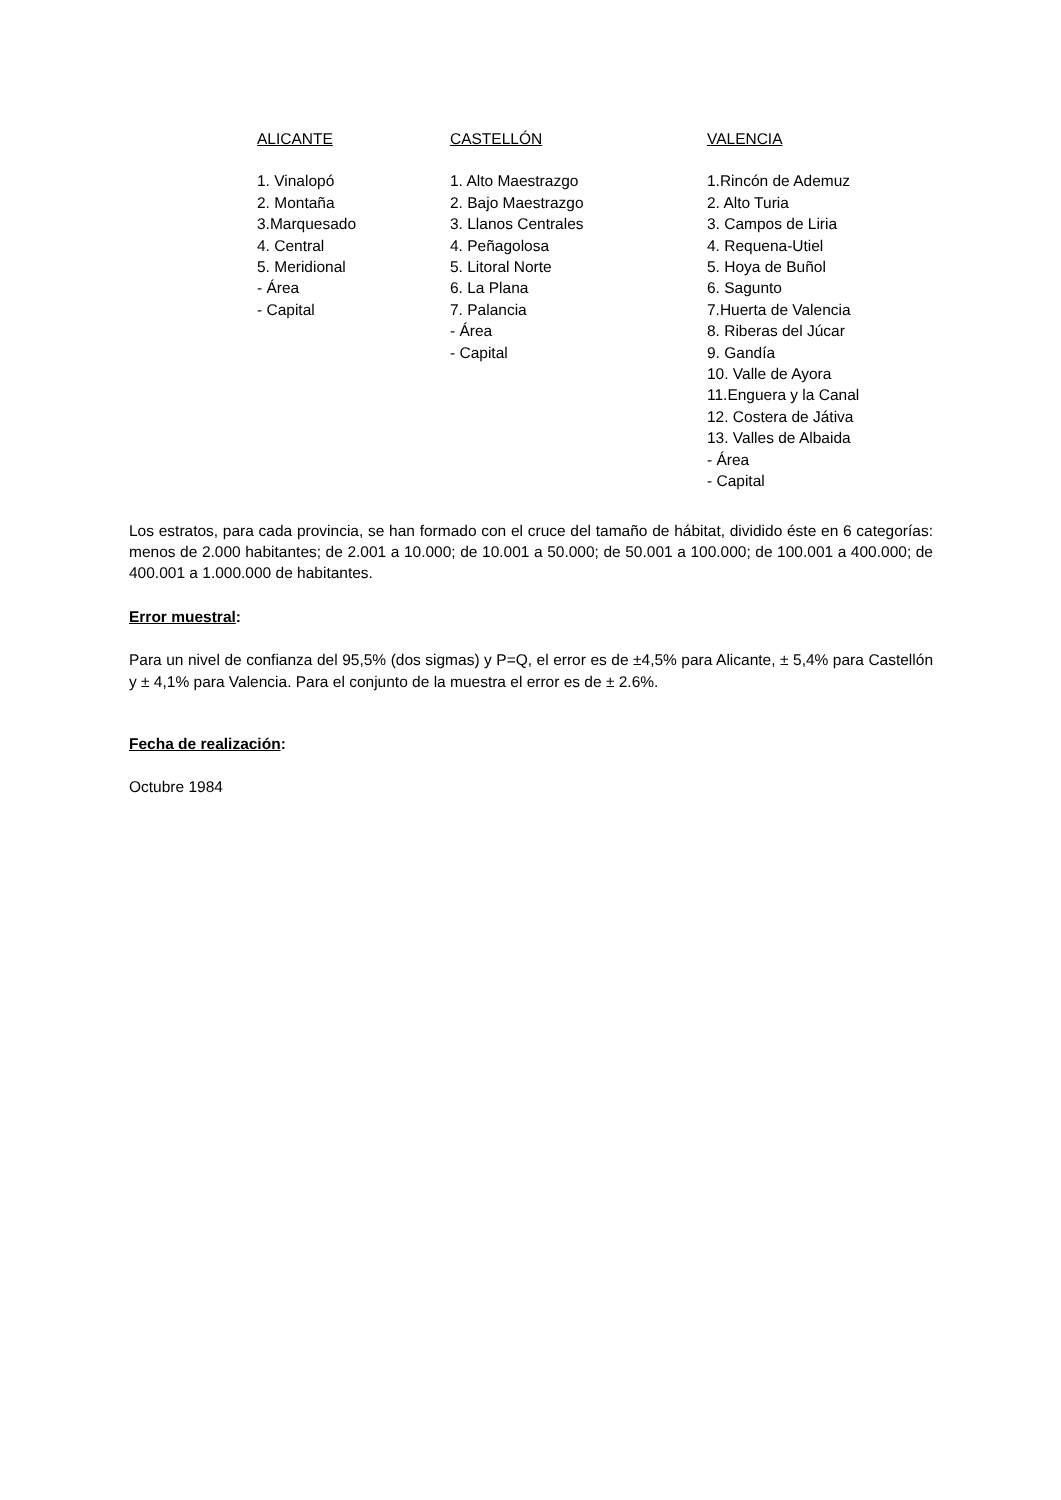| ALICANTE | CASTELLÓN | VALENCIA |
| --- | --- | --- |
| 1. Vinalopó 2. Montaña 3.Marquesado 4. Central 5. Meridional - Área - Capital | 1. Alto Maestrazgo 2. Bajo Maestrazgo 3. Llanos Centrales 4. Peñagolosa 5. Litoral Norte 6. La Plana 7. Palancia - Área - Capital | 1.Rincón de Ademuz 2. Alto Turia 3. Campos de Liria 4. Requena-Utiel 5. Hoya de Buñol 6. Sagunto 7.Huerta de Valencia 8. Riberas del Júcar 9. Gandía 10. Valle de Ayora 11.Enguera y la Canal 12. Costera de Játiva 13. Valles de Albaida - Área - Capital |
Los estratos, para cada provincia, se han formado con el cruce del tamaño de hábitat, dividido éste en 6 categorías: menos de 2.000 habitantes; de 2.001 a 10.000; de 10.001 a 50.000; de 50.001 a 100.000; de 100.001 a 400.000; de 400.001 a 1.000.000 de habitantes.
Error muestral:
Para un nivel de confianza del 95,5% (dos sigmas) y P=Q, el error es de ±4,5% para Alicante, ± 5,4% para Castellón y ± 4,1% para Valencia. Para el conjunto de la muestra el error es de ± 2.6%.
Fecha de realización:
Octubre 1984